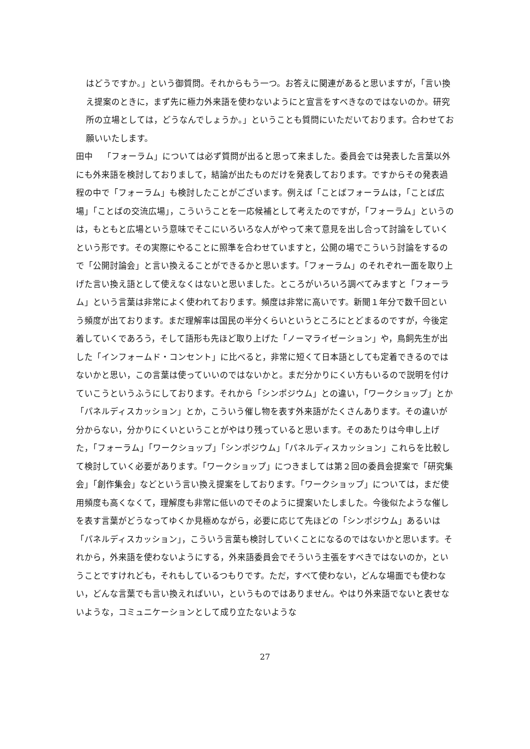はどうですか。」という御質問。それからもう一つ。お答えに関連があると思いますが，「言い換え提案のときに，まず先に極力外来語を使わないようにと宣言をすべきなのではないのか。研究所の立場としては，どうなんでしょうか。」ということも質問にいただいております。合わせてお願いいたします。
田中 「フォーラム」については必ず質問が出ると思って来ました。委員会では発表した言葉以外にも外来語を検討しておりまして，結論が出たものだけを発表しております。ですからその発表過程の中で「フォーラム」も検討したことがございます。例えば「ことばフォーラムは，「ことば広場」「ことばの交流広場」，こういうことを一応候補として考えたのですが，「フォーラム」というのは，もともと広場という意味でそこにいろいろな人がやって来て意見を出し合って討論をしていくという形です。その実際にやることに照準を合わせていますと，公開の場でこういう討論をするので「公開討論会」と言い換えることができるかと思います。「フォーラム」のそれぞれ一面を取り上げた言い換え語として使えなくはないと思いました。ところがいろいろ調べてみますと「フォーラム」という言葉は非常によく使われております。頻度は非常に高いです。新聞１年分で数千回という頻度が出ております。まだ理解率は国民の半分くらいというところにとどまるのですが，今後定着していくであろう，そして語形も先ほど取り上げた「ノーマライゼーション」や，鳥飼先生が出した「インフォームド・コンセント」に比べると，非常に短くて日本語としても定着できるのではないかと思い，この言葉は使っていいのではないかと。まだ分かりにくい方もいるので説明を付けていこうというふうにしております。それから「シンポジウム」との違い，「ワークショップ」とか「パネルディスカッション」とか，こういう催し物を表す外来語がたくさんあります。その違いが分からない，分かりにくいということがやはり残っていると思います。そのあたりは今申し上げた，「フォーラム」「ワークショップ」「シンポジウム」「パネルディスカッション」これらを比較して検討していく必要があります。「ワークショップ」につきましては第２回の委員会提案で「研究集会」「創作集会」などという言い換え提案をしております。「ワークショップ」については，まだ使用頻度も高くなくて，理解度も非常に低いのでそのように提案いたしました。今後似たような催しを表す言葉がどうなってゆくか見極めながら，必要に応じて先ほどの「シンポジウム」あるいは「パネルディスカッション」，こういう言葉も検討していくことになるのではないかと思います。それから，外来語を使わないようにする，外来語委員会でそういう主張をすべきではないのか，ということですけれども，それもしているつもりです。ただ，すべて使わない，どんな場面でも使わない，どんな言葉でも言い換えればいい，というものではありません。やはり外来語でないと表せないような，コミュニケーションとして成り立たないような
27